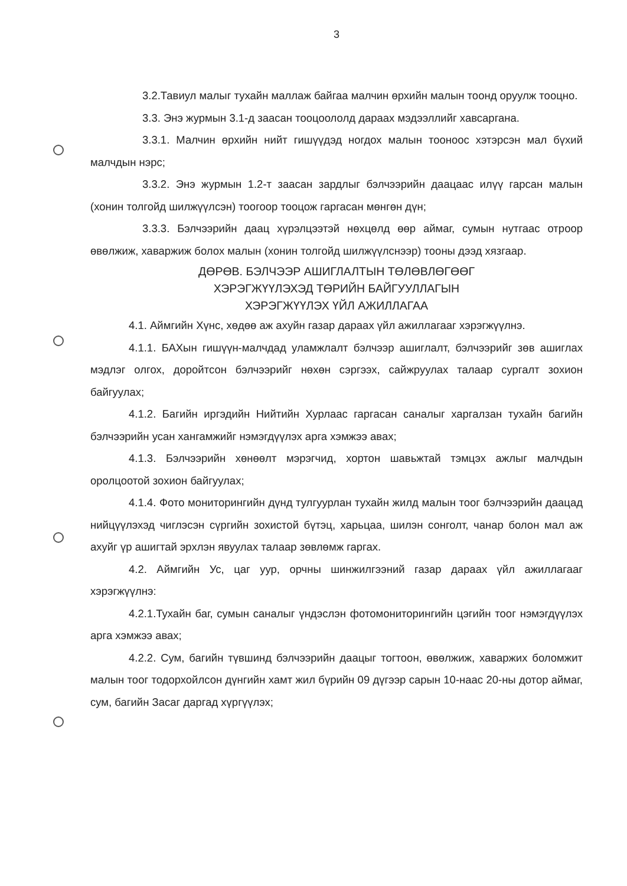3
3.2.Тавиул малыг тухайн маллаж байгаа малчин өрхийн малын тоонд оруулж тооцно.
3.3. Энэ журмын 3.1-д заасан тооцоололд дараах мэдээллийг хавсаргана.
3.3.1. Малчин өрхийн нийт гишүүдэд ногдох малын тооноос хэтэрсэн мал бүхий малчдын нэрс;
3.3.2. Энэ журмын 1.2-т заасан зардлыг бэлчээрийн даацаас илүү гарсан малын (хонин толгойд шилжүүлсэн) тоогоор тооцож гаргасан мөнгөн дүн;
3.3.3. Бэлчээрийн даац хүрэлцээтэй нөхцөлд өөр аймаг, сумын нутгаас отроор өвөлжиж, хаваржиж болох малын (хонин толгойд шилжүүлснээр) тооны дээд хязгаар.
ДӨРӨВ. БЭЛЧЭЭР АШИГЛАЛТЫН ТӨЛӨВЛӨГӨӨГ
ХЭРЭГЖҮҮЛЭХЭД ТӨРИЙН БАЙГУУЛЛАГЫН
ХЭРЭГЖҮҮЛЭХ ҮЙЛ АЖИЛЛАГАА
4.1. Аймгийн Хүнс, хөдөө аж ахуйн газар дараах үйл ажиллагааг хэрэгжүүлнэ.
4.1.1. БАХын гишүүн-малчдад уламжлалт бэлчээр ашиглалт, бэлчээрийг зөв ашиглах мэдлэг олгох, доройтсон бэлчээрийг нөхөн сэргээх, сайжруулах талаар сургалт зохион байгуулах;
4.1.2. Багийн иргэдийн Нийтийн Хурлаас гаргасан саналыг харгалзан тухайн багийн бэлчээрийн усан хангамжийг нэмэгдүүлэх арга хэмжээ авах;
4.1.3. Бэлчээрийн хөнөөлт мэрэгчид, хортон шавьжтай тэмцэх ажлыг малчдын оролцоотой зохион байгуулах;
4.1.4. Фото мониторингийн дүнд тулгуурлан тухайн жилд малын тоог бэлчээрийн даацад нийцүүлэхэд чиглэсэн сүргийн зохистой бүтэц, харьцаа, шилэн сонголт, чанар болон мал аж ахуйг үр ашигтай эрхлэн явуулах талаар зөвлөмж гаргах.
4.2. Аймгийн Ус, цаг уур, орчны шинжилгээний газар дараах үйл ажиллагааг хэрэгжүүлнэ:
4.2.1.Тухайн баг, сумын саналыг үндэслэн фотомониторингийн цэгийн тоог нэмэгдүүлэх арга хэмжээ авах;
4.2.2. Сум, багийн түвшинд бэлчээрийн даацыг тогтоон, өвөлжиж, хаваржих боломжит малын тоог тодорхойлсон дүнгийн хамт жил бүрийн 09 дүгээр сарын 10-наас 20-ны дотор аймаг, сум, багийн Засаг даргад хүргүүлэх;